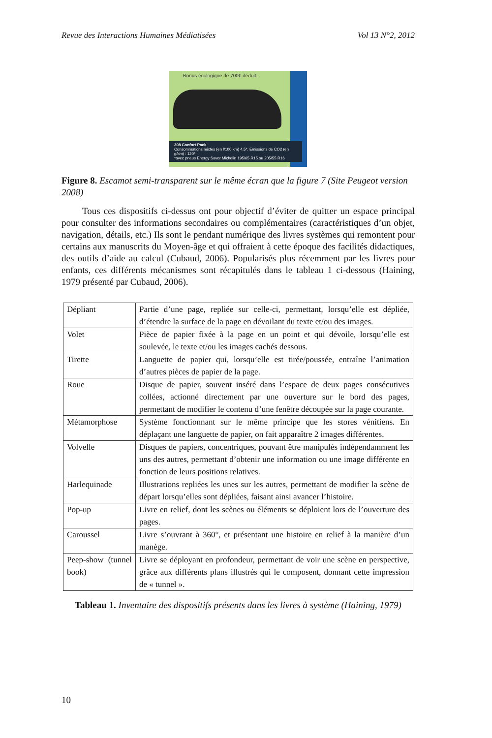Revue des Interactions Humaines Médiatisées Vol 13 N°2, 2012
Bonus écologique de 700€ déduit.
308 Confort Pack
Consommations mixtes (en l/100 km) 4,5*. Emissions de CO2 (en g/km) : 120*
*avec pneus Energy Saver Michelin 195/65 R15 ou 205/55 R16
Figure 8. Escamot semi-transparent sur le même écran que la figure 7 (Site Peugeot version 2008)
Tous ces dispositifs ci-dessus ont pour objectif d’éviter de quitter un espace principal pour consulter des informations secondaires ou complémentaires (caractéristiques d’un objet, navigation, détails, etc.) Ils sont le pendant numérique des livres systèmes qui remontent pour certains aux manuscrits du Moyen-âge et qui offraient à cette époque des facilités didactiques, des outils d’aide au calcul (Cubaud, 2006). Popularisés plus récemment par les livres pour enfants, ces différents mécanismes sont récapitulés dans le tableau 1 ci-dessous (Haining, 1979 présenté par Cubaud, 2006).
| Dépliant | Partie d’une page, repliée sur celle-ci, permettant, lorsqu’elle est dépliée, d’étendre la surface de la page en dévoilant du texte et/ou des images. |
| Volet | Pièce de papier fixée à la page en un point et qui dévoile, lorsqu’elle est soulevée, le texte et/ou les images cachés dessous. |
| Tirette | Languette de papier qui, lorsqu’elle est tirée/poussée, entraîne l’animation d’autres pièces de papier de la page. |
| Roue | Disque de papier, souvent inséré dans l’espace de deux pages consécutives collées, actionné directement par une ouverture sur le bord des pages, permettant de modifier le contenu d’une fenêtre découpée sur la page courante. |
| Métamorphose | Système fonctionnant sur le même principe que les stores vénitiens. En déplaçant une languette de papier, on fait apparaître 2 images différentes. |
| Volvelle | Disques de papiers, concentriques, pouvant être manipulés indépendamment les uns des autres, permettant d’obtenir une information ou une image différente en fonction de leurs positions relatives. |
| Harlequinade | Illustrations repliées les unes sur les autres, permettant de modifier la scène de départ lorsqu’elles sont dépliées, faisant ainsi avancer l’histoire. |
| Pop-up | Livre en relief, dont les scènes ou éléments se déploient lors de l’ouverture des pages. |
| Caroussel | Livre s’ouvrant à 360°, et présentant une histoire en relief à la manière d’un manège. |
| Peep-show (tunnel book) | Livre se déployant en profondeur, permettant de voir une scène en perspective, grâce aux différents plans illustrés qui le composent, donnant cette impression de « tunnel ». |
Tableau 1. Inventaire des dispositifs présents dans les livres à système (Haining, 1979)
10